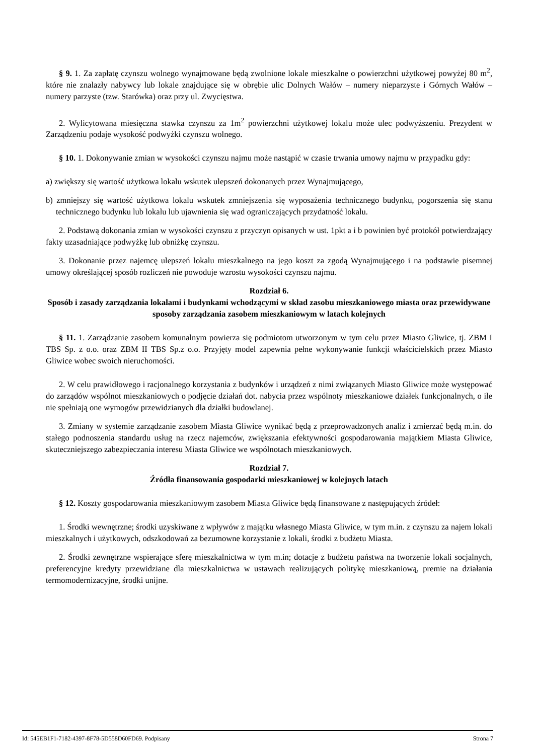§ 9. 1. Za zapłatę czynszu wolnego wynajmowane będą zwolnione lokale mieszkalne o powierzchni użytkowej powyżej 80 m<sup>2</sup>, które nie znalazły nabywcy lub lokale znajdujące się w obrębie ulic Dolnych Wałów – numery nieparzyste i Górnych Wałów – numery parzyste (tzw. Starówka) oraz przy ul. Zwycięstwa.
2. Wylicytowana miesięczna stawka czynszu za 1m<sup>2</sup> powierzchni użytkowej lokalu może ulec podwyższeniu. Prezydent w Zarządzeniu podaje wysokość podwyżki czynszu wolnego.
§ 10. 1. Dokonywanie zmian w wysokości czynszu najmu może nastąpić w czasie trwania umowy najmu w przypadku gdy:
a) zwiększy się wartość użytkowa lokalu wskutek ulepszeń dokonanych przez Wynajmującego,
b) zmniejszy się wartość użytkowa lokalu wskutek zmniejszenia się wyposażenia technicznego budynku, pogorszenia się stanu technicznego budynku lub lokalu lub ujawnienia się wad ograniczających przydatność lokalu.
2. Podstawą dokonania zmian w wysokości czynszu z przyczyn opisanych w ust. 1pkt a i b powinien być protokół potwierdzający fakty uzasadniające podwyżkę lub obniżkę czynszu.
3. Dokonanie przez najemcę ulepszeń lokalu mieszkalnego na jego koszt za zgodą Wynajmującego i na podstawie pisemnej umowy określającej sposób rozliczeń nie powoduje wzrostu wysokości czynszu najmu.
Rozdział 6.
Sposób i zasady zarządzania lokalami i budynkami wchodzącymi w skład zasobu mieszkaniowego miasta oraz przewidywane sposoby zarządzania zasobem mieszkaniowym w latach kolejnych
§ 11. 1. Zarządzanie zasobem komunalnym powierza się podmiotom utworzonym w tym celu przez Miasto Gliwice, tj. ZBM I TBS Sp. z o.o. oraz ZBM II TBS Sp.z o.o. Przyjęty model zapewnia pełne wykonywanie funkcji właścicielskich przez Miasto Gliwice wobec swoich nieruchomości.
2. W celu prawidłowego i racjonalnego korzystania z budynków i urządzeń z nimi związanych Miasto Gliwice może występować do zarządów wspólnot mieszkaniowych o podjęcie działań dot. nabycia przez wspólnoty mieszkaniowe działek funkcjonalnych, o ile nie spełniają one wymogów przewidzianych dla działki budowlanej.
3. Zmiany w systemie zarządzanie zasobem Miasta Gliwice wynikać będą z przeprowadzonych analiz i zmierzać będą m.in. do stałego podnoszenia standardu usług na rzecz najemców, zwiększania efektywności gospodarowania majątkiem Miasta Gliwice, skuteczniejszego zabezpieczania interesu Miasta Gliwice we wspólnotach mieszkaniowych.
Rozdział 7.
Źródła finansowania gospodarki mieszkaniowej w kolejnych latach
§ 12. Koszty gospodarowania mieszkaniowym zasobem Miasta Gliwice będą finansowane z następujących źródeł:
1. Środki wewnętrzne; środki uzyskiwane z wpływów z majątku własnego Miasta Gliwice, w tym m.in. z czynszu za najem lokali mieszkalnych i użytkowych, odszkodowań za bezumowne korzystanie z lokali, środki z budżetu Miasta.
2. Środki zewnętrzne wspierające sferę mieszkalnictwa w tym m.in; dotacje z budżetu państwa na tworzenie lokali socjalnych, preferencyjne kredyty przewidziane dla mieszkalnictwa w ustawach realizujących politykę mieszkaniową, premie na działania termomodernizacyjne, środki unijne.
Id: 545EB1F1-7182-4397-8F78-5D558D60FD69. Podpisany Strona 7